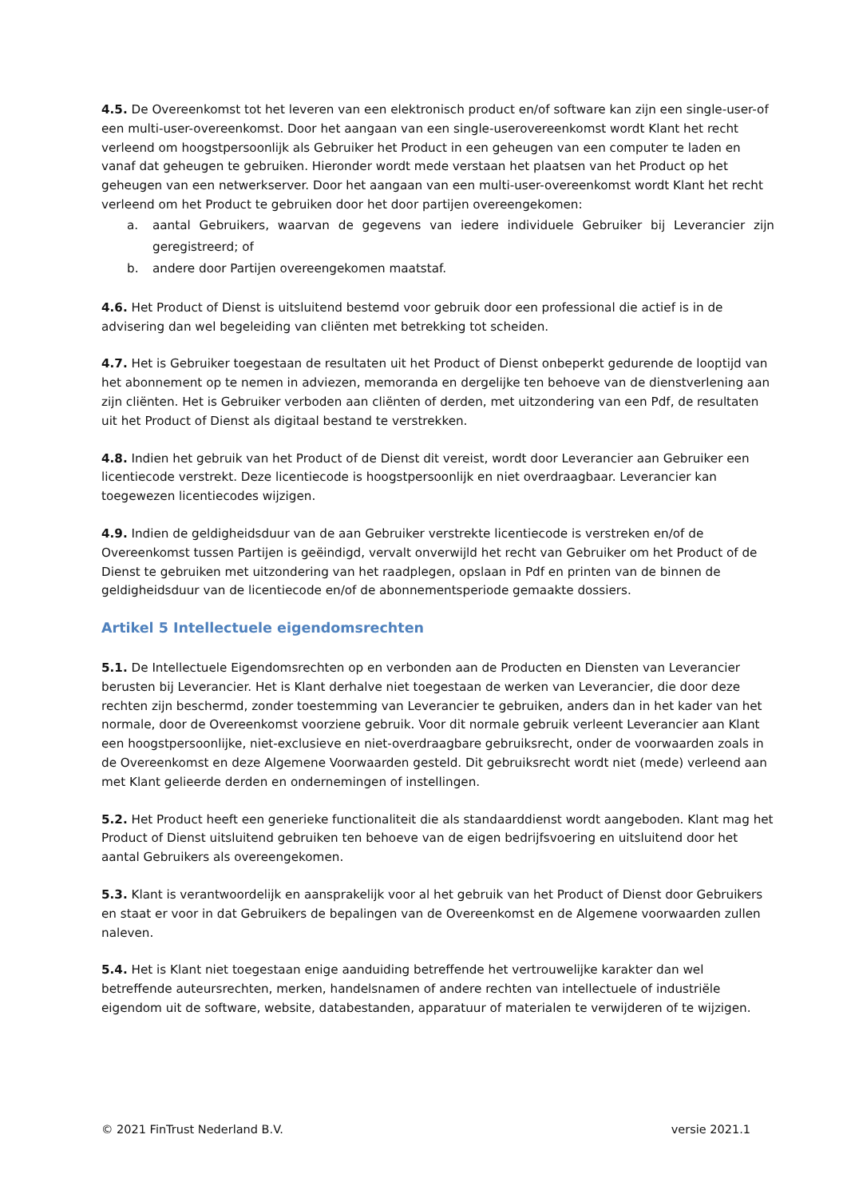4.5. De Overeenkomst tot het leveren van een elektronisch product en/of software kan zijn een single-user-of een multi-user-overeenkomst. Door het aangaan van een single-userovereenkomst wordt Klant het recht verleend om hoogstpersoonlijk als Gebruiker het Product in een geheugen van een computer te laden en vanaf dat geheugen te gebruiken. Hieronder wordt mede verstaan het plaatsen van het Product op het geheugen van een netwerkserver. Door het aangaan van een multi-user-overeenkomst wordt Klant het recht verleend om het Product te gebruiken door het door partijen overeengekomen:
a. aantal Gebruikers, waarvan de gegevens van iedere individuele Gebruiker bij Leverancier zijn geregistreerd; of
b. andere door Partijen overeengekomen maatstaf.
4.6. Het Product of Dienst is uitsluitend bestemd voor gebruik door een professional die actief is in de advisering dan wel begeleiding van cliënten met betrekking tot scheiden.
4.7. Het is Gebruiker toegestaan de resultaten uit het Product of Dienst onbeperkt gedurende de looptijd van het abonnement op te nemen in adviezen, memoranda en dergelijke ten behoeve van de dienstverlening aan zijn cliënten. Het is Gebruiker verboden aan cliënten of derden, met uitzondering van een Pdf, de resultaten uit het Product of Dienst als digitaal bestand te verstrekken.
4.8. Indien het gebruik van het Product of de Dienst dit vereist, wordt door Leverancier aan Gebruiker een licentiecode verstrekt. Deze licentiecode is hoogstpersoonlijk en niet overdraagbaar. Leverancier kan toegewezen licentiecodes wijzigen.
4.9. Indien de geldigheidsduur van de aan Gebruiker verstrekte licentiecode is verstreken en/of de Overeenkomst tussen Partijen is geëindigd, vervalt onverwijld het recht van Gebruiker om het Product of de Dienst te gebruiken met uitzondering van het raadplegen, opslaan in Pdf en printen van de binnen de geldigheidsduur van de licentiecode en/of de abonnementsperiode gemaakte dossiers.
Artikel 5 Intellectuele eigendomsrechten
5.1. De Intellectuele Eigendomsrechten op en verbonden aan de Producten en Diensten van Leverancier berusten bij Leverancier. Het is Klant derhalve niet toegestaan de werken van Leverancier, die door deze rechten zijn beschermd, zonder toestemming van Leverancier te gebruiken, anders dan in het kader van het normale, door de Overeenkomst voorziene gebruik. Voor dit normale gebruik verleent Leverancier aan Klant een hoogstpersoonlijke, niet-exclusieve en niet-overdraagbare gebruiksrecht, onder de voorwaarden zoals in de Overeenkomst en deze Algemene Voorwaarden gesteld. Dit gebruiksrecht wordt niet (mede) verleend aan met Klant gelieerde derden en ondernemingen of instellingen.
5.2. Het Product heeft een generieke functionaliteit die als standaarddienst wordt aangeboden. Klant mag het Product of Dienst uitsluitend gebruiken ten behoeve van de eigen bedrijfsvoering en uitsluitend door het aantal Gebruikers als overeengekomen.
5.3. Klant is verantwoordelijk en aansprakelijk voor al het gebruik van het Product of Dienst door Gebruikers en staat er voor in dat Gebruikers de bepalingen van de Overeenkomst en de Algemene voorwaarden zullen naleven.
5.4. Het is Klant niet toegestaan enige aanduiding betreffende het vertrouwelijke karakter dan wel betreffende auteursrechten, merken, handelsnamen of andere rechten van intellectuele of industriële eigendom uit de software, website, databestanden, apparatuur of materialen te verwijderen of te wijzigen.
© 2021 FinTrust Nederland B.V. versie 2021.1